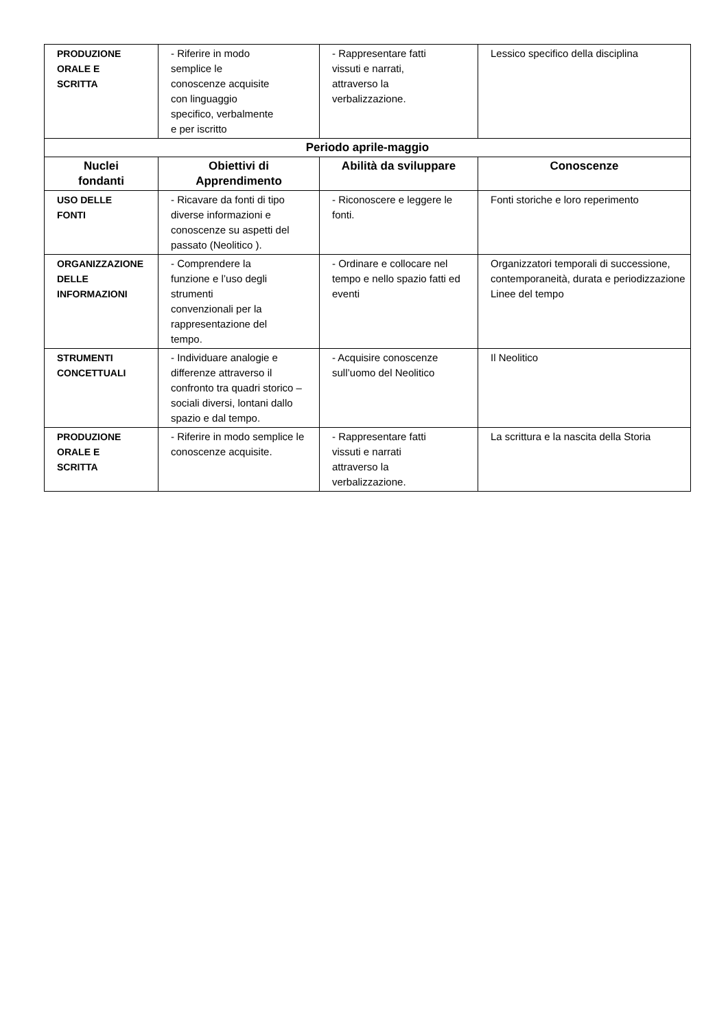| PRODUZIONE ORALE E SCRITTA | - Riferire in modo semplice le conoscenze acquisite con linguaggio specifico, verbalmente e per iscritto | - Rappresentare fatti vissuti e narrati, attraverso la verbalizzazione. | Lessico specifico della disciplina |
| Periodo aprile-maggio | | | |
| Nuclei fondanti | Obiettivi di Apprendimento | Abilità da sviluppare | Conoscenze |
| USO DELLE FONTI | - Ricavare da fonti di tipo diverse informazioni e conoscenze su aspetti del passato (Neolitico ). | - Riconoscere e leggere le fonti. | Fonti storiche e loro reperimento |
| ORGANIZZAZIONE DELLE INFORMAZIONI | - Comprendere la funzione e l’uso degli strumenti convenzionali per la rappresentazione del tempo. | - Ordinare e collocare nel tempo e nello spazio fatti ed eventi | Organizzatori temporali di successione, contemporaneità, durata e periodizzazione Linee del tempo |
| STRUMENTI CONCETTUALI | - Individuare analogie e differenze attraverso il confronto tra quadri storico – sociali diversi, lontani dallo spazio e dal tempo. | - Acquisire conoscenze sull’uomo del Neolitico | Il Neolitico |
| PRODUZIONE ORALE E SCRITTA | - Riferire in modo semplice le conoscenze acquisite. | - Rappresentare fatti vissuti e narrati attraverso la verbalizzazione. | La scrittura e la nascita della Storia |